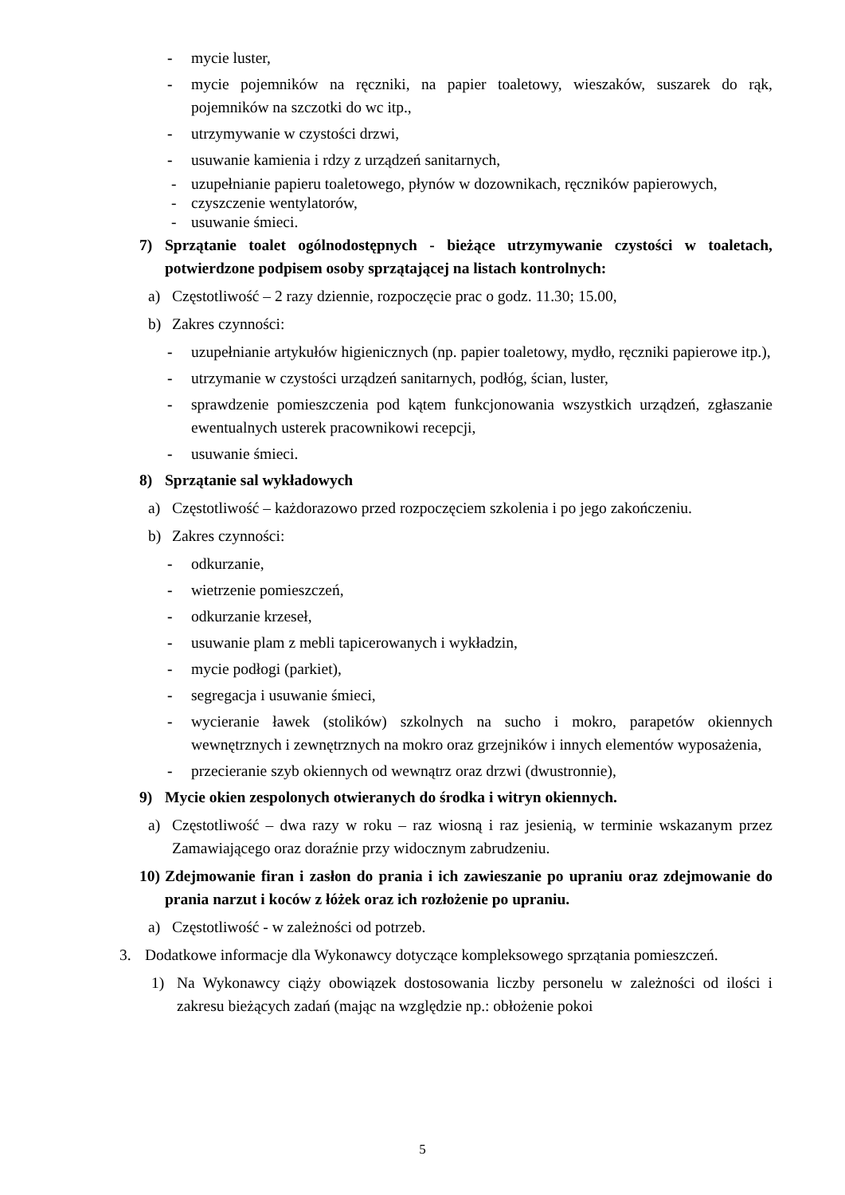- mycie luster,
- mycie pojemników na ręczniki, na papier toaletowy, wieszaków, suszarek do rąk, pojemników na szczotki do wc itp.,
- utrzymywanie w czystości drzwi,
- usuwanie kamienia i rdzy z urządzeń sanitarnych,
- uzupełnianie papieru toaletowego, płynów w dozownikach, ręczników papierowych,
- czyszczenie wentylatorów,
- usuwanie śmieci.
7) Sprzątanie toalet ogólnodostępnych - bieżące utrzymywanie czystości w toaletach, potwierdzone podpisem osoby sprzątającej na listach kontrolnych:
a) Częstotliwość – 2 razy dziennie, rozpoczęcie prac o godz. 11.30; 15.00,
b) Zakres czynności:
- uzupełnianie artykułów higienicznych (np. papier toaletowy, mydło, ręczniki papierowe itp.),
- utrzymanie w czystości urządzeń sanitarnych, podłóg, ścian, luster,
- sprawdzenie pomieszczenia pod kątem funkcjonowania wszystkich urządzeń, zgłaszanie ewentualnych usterek pracownikowi recepcji,
- usuwanie śmieci.
8) Sprzątanie sal wykładowych
a) Częstotliwość – każdorazowo przed rozpoczęciem szkolenia i po jego zakończeniu.
b) Zakres czynności:
- odkurzanie,
- wietrzenie pomieszczeń,
- odkurzanie krzeseł,
- usuwanie plam z mebli tapicerowanych i wykładzin,
- mycie podłogi (parkiet),
- segregacja i usuwanie śmieci,
- wycieranie ławek (stolików) szkolnych na sucho i mokro, parapetów okiennych wewnętrznych i zewnętrznych na mokro oraz grzejników i innych elementów wyposażenia,
- przecieranie szyb okiennych od wewnątrz oraz drzwi (dwustronnie),
9) Mycie okien zespolonych otwieranych do środka i witryn okiennych.
a) Częstotliwość – dwa razy w roku – raz wiosną i raz jesienią, w terminie wskazanym przez Zamawiającego oraz doraźnie przy widocznym zabrudzeniu.
10) Zdejmowanie firan i zasłon do prania i ich zawieszanie po upraniu oraz zdejmowanie do prania narzut i koców z łóżek oraz ich rozłożenie po upraniu.
a) Częstotliwość - w zależności od potrzeb.
3. Dodatkowe informacje dla Wykonawcy dotyczące kompleksowego sprzątania pomieszczeń.
1) Na Wykonawcy ciąży obowiązek dostosowania liczby personelu w zależności od ilości i zakresu bieżących zadań (mając na względzie np.: obłożenie pokoi
5